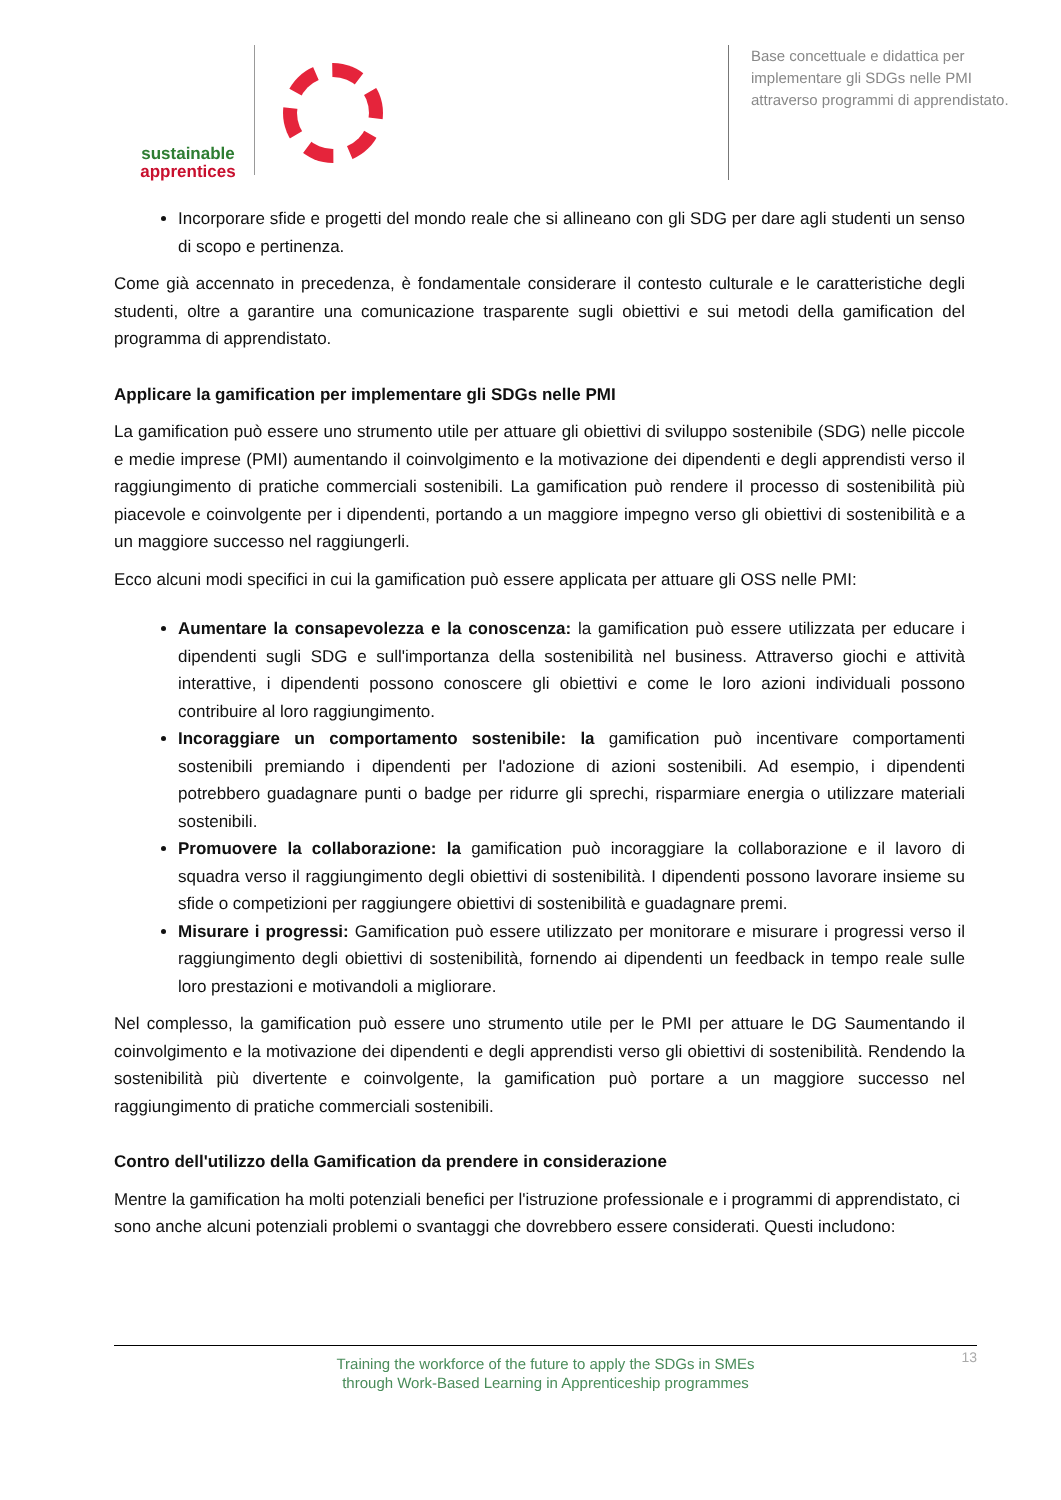sustainable
apprentices
Base concettuale e didattica per implementare gli SDGs nelle PMI attraverso programmi di apprendistato.
Incorporare sfide e progetti del mondo reale che si allineano con gli SDG per dare agli studenti un senso di scopo e pertinenza.
Come già accennato in precedenza, è fondamentale considerare il contesto culturale e le caratteristiche degli studenti, oltre a garantire una comunicazione trasparente sugli obiettivi e sui metodi della gamification del programma di apprendistato.
Applicare la gamification per implementare gli SDGs nelle PMI
La gamification può essere uno strumento utile per attuare gli obiettivi di sviluppo sostenibile (SDG) nelle piccole e medie imprese (PMI) aumentando il coinvolgimento e la motivazione dei dipendenti e degli apprendisti verso il raggiungimento di pratiche commerciali sostenibili. La gamification può rendere il processo di sostenibilità più piacevole e coinvolgente per i dipendenti, portando a un maggiore impegno verso gli obiettivi di sostenibilità e a un maggiore successo nel raggiungerli.
Ecco alcuni modi specifici in cui la gamification può essere applicata per attuare gli OSS nelle PMI:
Aumentare la consapevolezza e la conoscenza: la gamification può essere utilizzata per educare i dipendenti sugli SDG e sull'importanza della sostenibilità nel business. Attraverso giochi e attività interattive, i dipendenti possono conoscere gli obiettivi e come le loro azioni individuali possono contribuire al loro raggiungimento.
Incoraggiare un comportamento sostenibile: la gamification può incentivare comportamenti sostenibili premiando i dipendenti per l'adozione di azioni sostenibili. Ad esempio, i dipendenti potrebbero guadagnare punti o badge per ridurre gli sprechi, risparmiare energia o utilizzare materiali sostenibili.
Promuovere la collaborazione: la gamification può incoraggiare la collaborazione e il lavoro di squadra verso il raggiungimento degli obiettivi di sostenibilità. I dipendenti possono lavorare insieme su sfide o competizioni per raggiungere obiettivi di sostenibilità e guadagnare premi.
Misurare i progressi: Gamification può essere utilizzato per monitorare e misurare i progressi verso il raggiungimento degli obiettivi di sostenibilità, fornendo ai dipendenti un feedback in tempo reale sulle loro prestazioni e motivandoli a migliorare.
Nel complesso, la gamification può essere uno strumento utile per le PMI per attuare le DG Saumentando il coinvolgimento e la motivazione dei dipendenti e degli apprendisti verso gli obiettivi di sostenibilità. Rendendo la sostenibilità più divertente e coinvolgente, la gamification può portare a un maggiore successo nel raggiungimento di pratiche commerciali sostenibili.
Contro dell'utilizzo della Gamification da prendere in considerazione
Mentre la gamification ha molti potenziali benefici per l'istruzione professionale e i programmi di apprendistato, ci sono anche alcuni potenziali problemi o svantaggi che dovrebbero essere considerati. Questi includono:
Training the workforce of the future to apply the SDGs in SMEs
through Work-Based Learning in Apprenticeship programmes
13